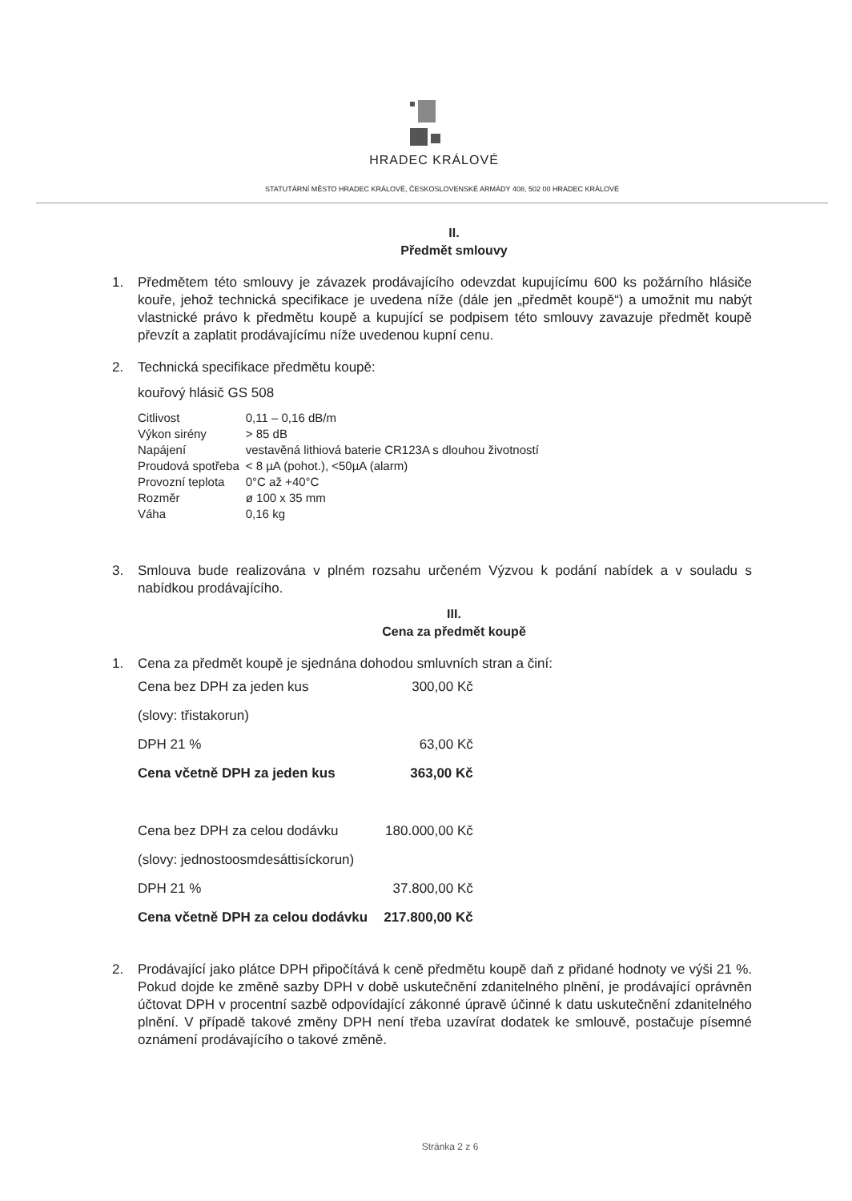HRADEC KRÁLOVÉ
STATUTÁRNÍ MĚSTO HRADEC KRÁLOVÉ, ČESKOSLOVENSKÉ ARMÁDY 408, 502 00 HRADEC KRÁLOVÉ
II.
Předmět smlouvy
1. Předmětem této smlouvy je závazek prodávajícího odevzdat kupujícímu 600 ks požárního hlásiče kouře, jehož technická specifikace je uvedena níže (dále jen „předmět koupě“) a umožnit mu nabýt vlastnické právo k předmětu koupě a kupující se podpisem této smlouvy zavazuje předmět koupě převzít a zaplatit prodávajícímu níže uvedenou kupní cenu.
2. Technická specifikace předmětu koupě:
kouřový hlásič GS 508
| Citlivost | 0,11 – 0,16 dB/m |
| Výkon sirény | > 85 dB |
| Napájení | vestavěná lithiová baterie CR123A s dlouhou životností |
| Proudová spotřeba | < 8 µA (pohot.), <50µA (alarm) |
| Provozní teplota | 0°C až +40°C |
| Rozměr | ø 100 x 35 mm |
| Váha | 0,16 kg |
3. Smlouva bude realizována v plném rozsahu určeném Výzvou k podání nabídek a v souladu s nabídkou prodávajícího.
III.
Cena za předmět koupě
1. Cena za předmět koupě je sjednána dohodou smluvních stran a činí:
| Cena bez DPH za jeden kus | 300,00 Kč |
| (slovy: třistakorun) | |
| DPH 21 % | 63,00 Kč |
| Cena včetně DPH za jeden kus | 363,00 Kč |
| Cena bez DPH za celou dodávku | 180.000,00 Kč |
| (slovy: jednostoosmdesáttisíckorun) | |
| DPH 21 % | 37.800,00 Kč |
| Cena včetně DPH za celou dodávku | 217.800,00 Kč |
2. Prodávající jako plátce DPH připočítává k ceně předmětu koupě daň z přidané hodnoty ve výši 21 %. Pokud dojde ke změně sazby DPH v době uskutečnění zdanitelného plnění, je prodávající oprávněn účtovat DPH v procentní sazbě odpovídající zákonné úpravě účinné k datu uskutečnění zdanitelného plnění. V případě takové změny DPH není třeba uzavírat dodatek ke smlouvě, postačuje písemné oznámení prodávajícího o takové změně.
Stránka 2 z 6